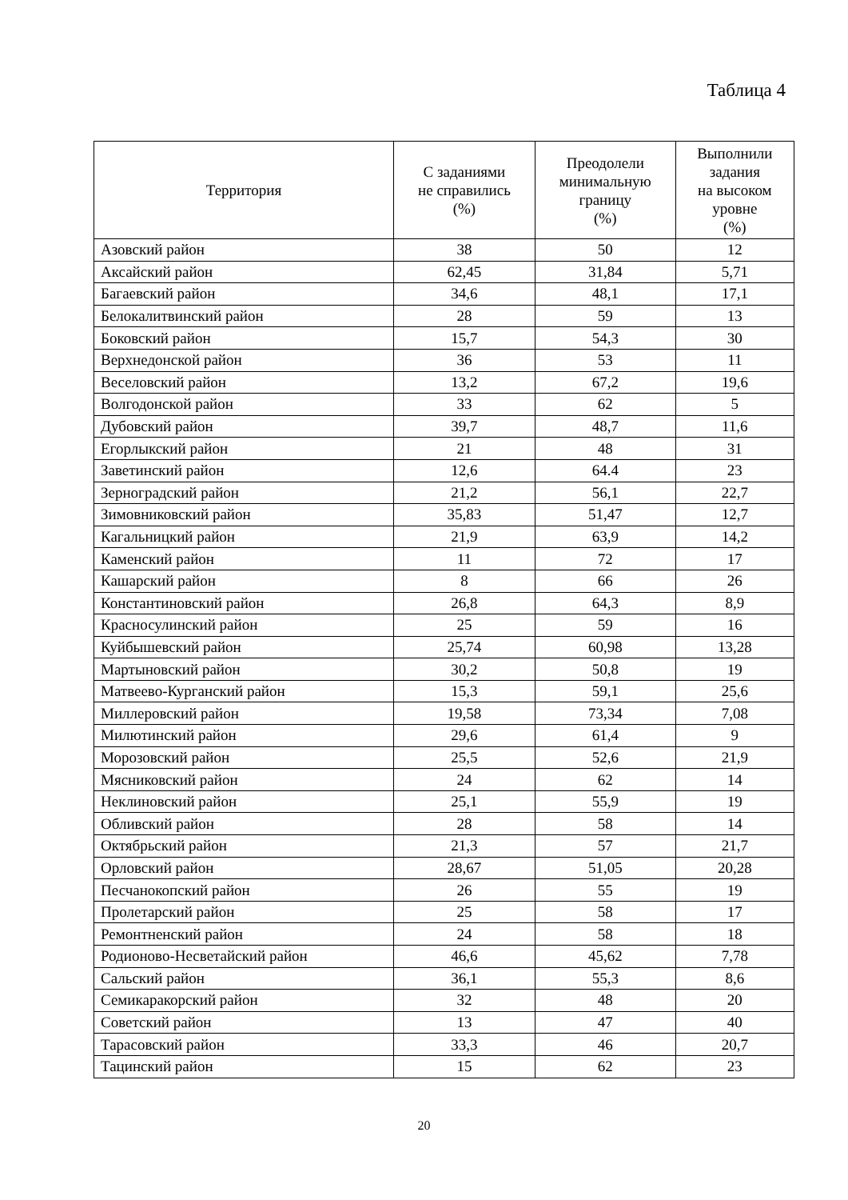Таблица 4
| Территория | С заданиями не справились (%) | Преодолели минимальную границу (%) | Выполнили задания на высоком уровне (%) |
| --- | --- | --- | --- |
| Азовский район | 38 | 50 | 12 |
| Аксайский район | 62,45 | 31,84 | 5,71 |
| Багаевский район | 34,6 | 48,1 | 17,1 |
| Белокалитвинский район | 28 | 59 | 13 |
| Боковский район | 15,7 | 54,3 | 30 |
| Верхнедонской район | 36 | 53 | 11 |
| Веселовский район | 13,2 | 67,2 | 19,6 |
| Волгодонской район | 33 | 62 | 5 |
| Дубовский район | 39,7 | 48,7 | 11,6 |
| Егорлыкский район | 21 | 48 | 31 |
| Заветинский район | 12,6 | 64.4 | 23 |
| Зерноградский район | 21,2 | 56,1 | 22,7 |
| Зимовниковский район | 35,83 | 51,47 | 12,7 |
| Кагальницкий район | 21,9 | 63,9 | 14,2 |
| Каменский район | 11 | 72 | 17 |
| Кашарский район | 8 | 66 | 26 |
| Константиновский район | 26,8 | 64,3 | 8,9 |
| Красносулинский район | 25 | 59 | 16 |
| Куйбышевский район | 25,74 | 60,98 | 13,28 |
| Мартыновский район | 30,2 | 50,8 | 19 |
| Матвеево-Курганский район | 15,3 | 59,1 | 25,6 |
| Миллеровский район | 19,58 | 73,34 | 7,08 |
| Милютинский район | 29,6 | 61,4 | 9 |
| Морозовский район | 25,5 | 52,6 | 21,9 |
| Мясниковский район | 24 | 62 | 14 |
| Неклиновский район | 25,1 | 55,9 | 19 |
| Обливский район | 28 | 58 | 14 |
| Октябрьский район | 21,3 | 57 | 21,7 |
| Орловский район | 28,67 | 51,05 | 20,28 |
| Песчанокопский район | 26 | 55 | 19 |
| Пролетарский район | 25 | 58 | 17 |
| Ремонтненский район | 24 | 58 | 18 |
| Родионово-Несветайский район | 46,6 | 45,62 | 7,78 |
| Сальский район | 36,1 | 55,3 | 8,6 |
| Семикаракорский район | 32 | 48 | 20 |
| Советский район | 13 | 47 | 40 |
| Тарасовский район | 33,3 | 46 | 20,7 |
| Тацинский район | 15 | 62 | 23 |
20